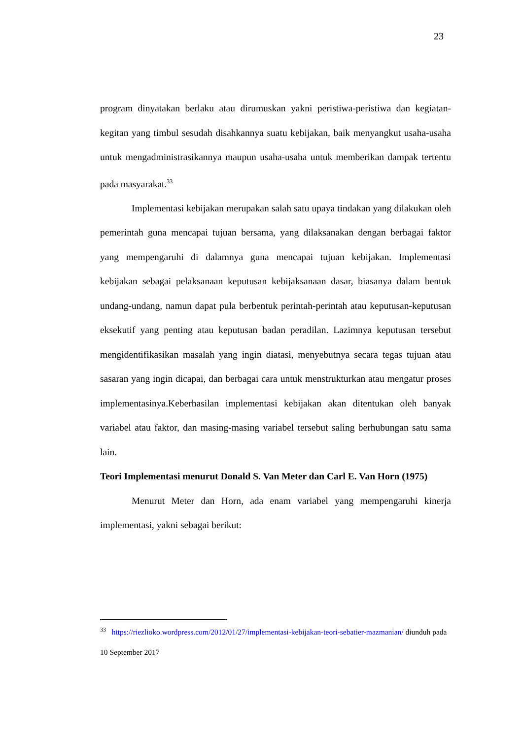23
program dinyatakan berlaku atau dirumuskan yakni peristiwa-peristiwa dan kegiatan-kegitan yang timbul sesudah disahkannya suatu kebijakan, baik menyangkut usaha-usaha untuk mengadministrasikannya maupun usaha-usaha untuk memberikan dampak tertentu pada masyarakat.<sup>33</sup>
Implementasi kebijakan merupakan salah satu upaya tindakan yang dilakukan oleh pemerintah guna mencapai tujuan bersama, yang dilaksanakan dengan berbagai faktor yang mempengaruhi di dalamnya guna mencapai tujuan kebijakan. Implementasi kebijakan sebagai pelaksanaan keputusan kebijaksanaan dasar, biasanya dalam bentuk undang-undang, namun dapat pula berbentuk perintah-perintah atau keputusan-keputusan eksekutif yang penting atau keputusan badan peradilan. Lazimnya keputusan tersebut mengidentifikasikan masalah yang ingin diatasi, menyebutnya secara tegas tujuan atau sasaran yang ingin dicapai, dan berbagai cara untuk menstrukturkan atau mengatur proses implementasinya.Keberhasilan implementasi kebijakan akan ditentukan oleh banyak variabel atau faktor, dan masing-masing variabel tersebut saling berhubungan satu sama lain.
Teori Implementasi menurut Donald S. Van Meter dan Carl E. Van Horn (1975)
Menurut Meter dan Horn, ada enam variabel yang mempengaruhi kinerja implementasi, yakni sebagai berikut:
<sup>33</sup> https://riezlioko.wordpress.com/2012/01/27/implementasi-kebijakan-teori-sebatier-mazmanian/ diunduh pada 10 September 2017